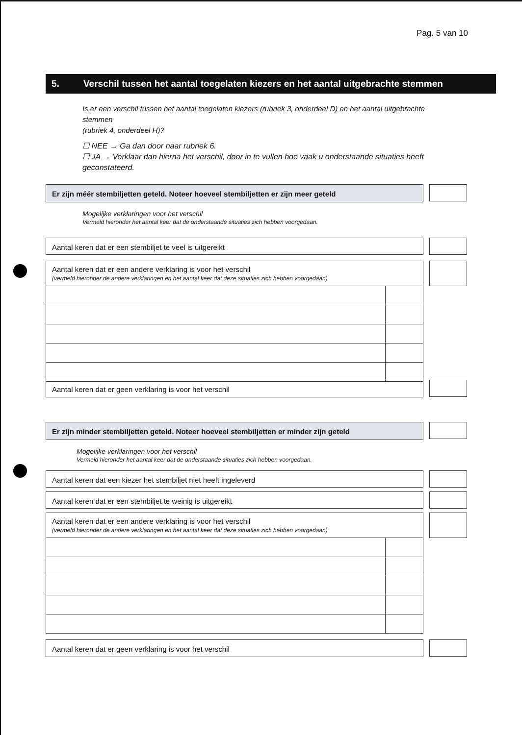Pag. 5 van 10
5. Verschil tussen het aantal toegelaten kiezers en het aantal uitgebrachte stemmen
Is er een verschil tussen het aantal toegelaten kiezers (rubriek 3, onderdeel D) en het aantal uitgebrachte stemmen
(rubriek 4, onderdeel H)?
☐ NEE → Ga dan door naar rubriek 6.
☐ JA → Verklaar dan hierna het verschil, door in te vullen hoe vaak u onderstaande situaties heeft geconstateerd.
Er zijn méér stembiljetten geteld. Noteer hoeveel stembiljetten er zijn meer geteld
Mogelijke verklaringen voor het verschil
Vermeld hieronder het aantal keer dat de onderstaande situaties zich hebben voorgedaan.
Aantal keren dat er een stembiljet te veel is uitgereikt
Aantal keren dat er een andere verklaring is voor het verschil
(vermeld hieronder de andere verklaringen en het aantal keer dat deze situaties zich hebben voorgedaan)
Aantal keren dat er geen verklaring is voor het verschil
Er zijn minder stembiljetten geteld. Noteer hoeveel stembiljetten er minder zijn geteld
Mogelijke verklaringen voor het verschil
Vermeld hieronder het aantal keer dat de onderstaande situaties zich hebben voorgedaan.
Aantal keren dat een kiezer het stembiljet niet heeft ingeleverd
Aantal keren dat er een stembiljet te weinig is uitgereikt
Aantal keren dat er een andere verklaring is voor het verschil
(vermeld hieronder de andere verklaringen en het aantal keer dat deze situaties zich hebben voorgedaan)
Aantal keren dat er geen verklaring is voor het verschil